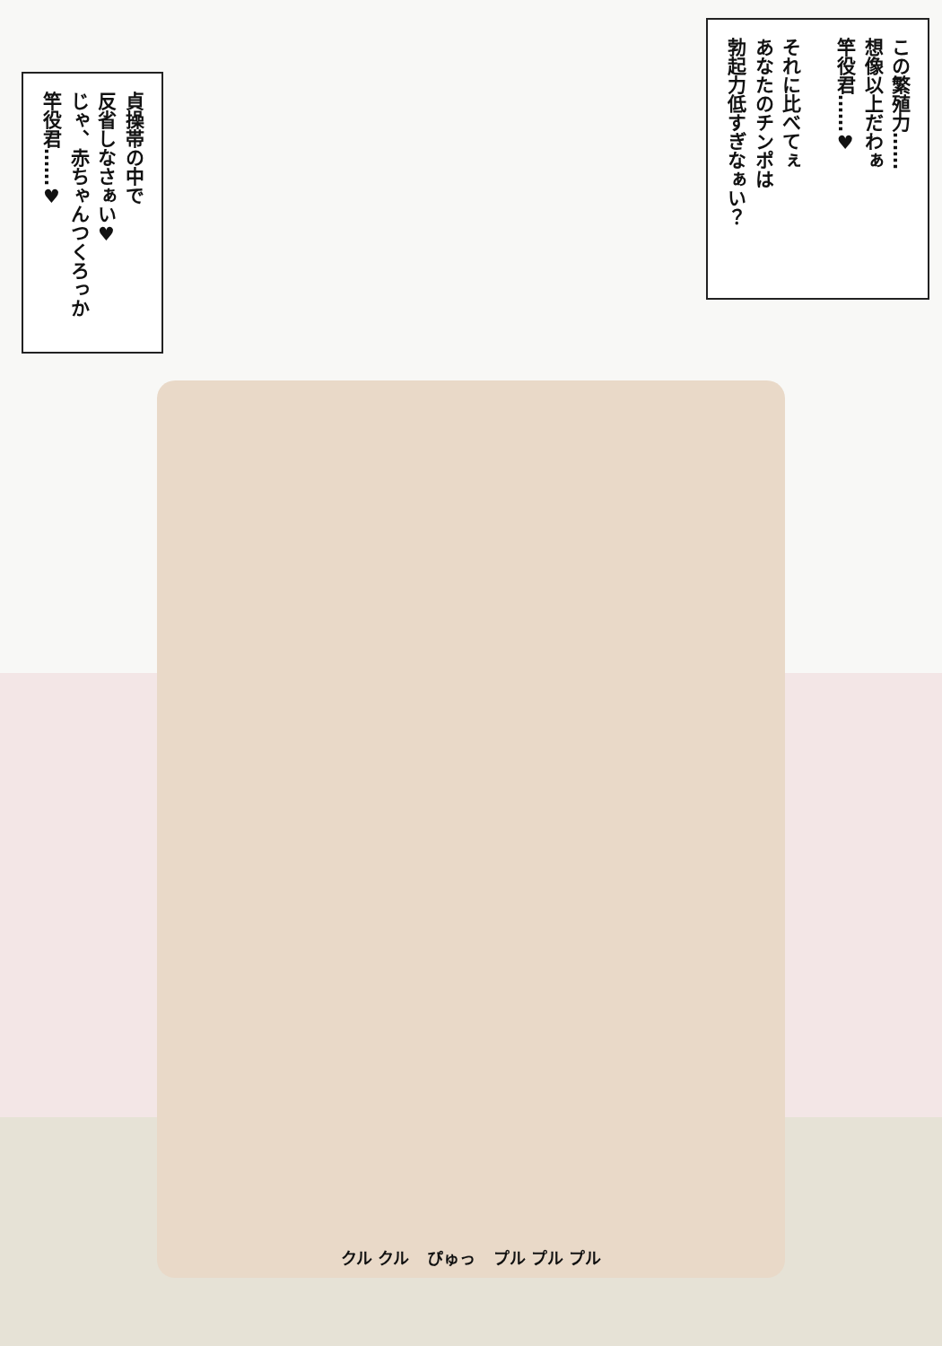貞操帯の中で
反省しなさぁい♥
じゃ、赤ちゃんつくろっか
竿役君……♥
この繁殖力……
想像以上だわぁ
竿役君……♥
それに比べてぇ
あなたのチンポは
勃起力低すぎなぁい？
クル クル ぴゅっ プル プル プル